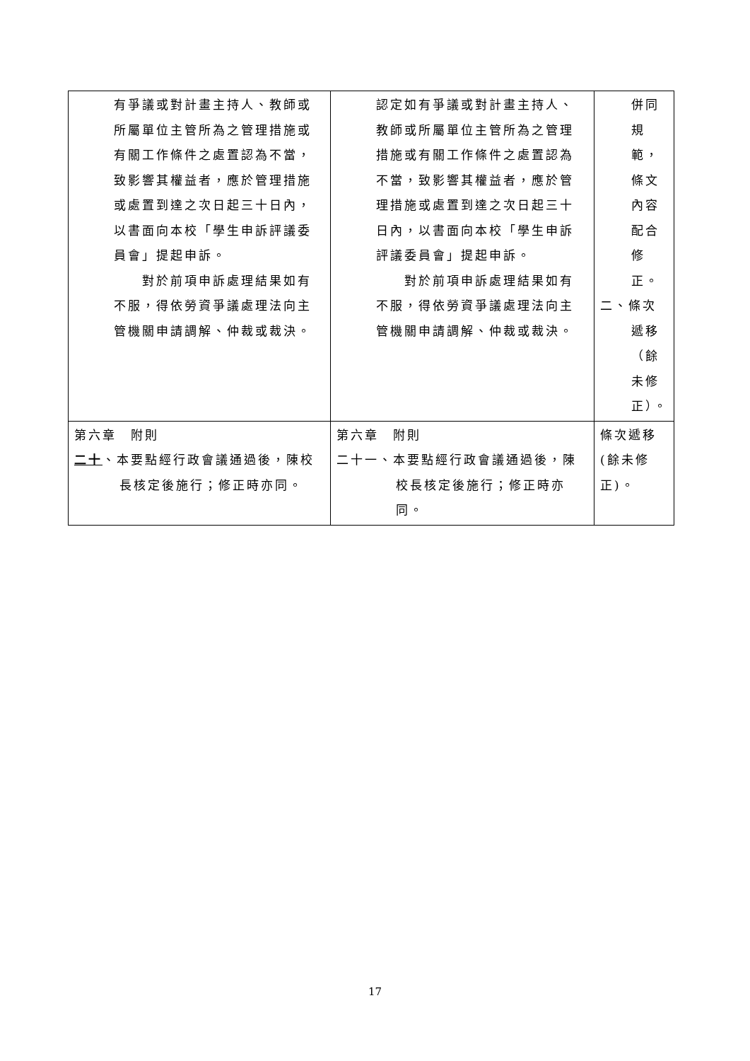| 有爭議或對計畫主持人、教師或所屬單位主管所為之管理措施或有關工作條件之處置認為不當，致影響其權益者，應於管理措施或處置到達之次日起三十日內，以書面向本校「學生申訴評議委員會」提起申訴。 對於前項申訴處理結果如有不服，得依勞資爭議處理法向主管機關申請調解、仲裁或裁決。 | 認定如有爭議或對計畫主持人、教師或所屬單位主管所為之管理措施或有關工作條件之處置認為不當，致影響其權益者，應於管理措施或處置到達之次日起三十日內，以書面向本校「學生申訴評議委員會」提起申訴。 對於前項申訴處理結果如有不服，得依勞資爭議處理法向主管機關申請調解、仲裁或裁決。 | 併同規範，條文內容配合修正。 二、條次遞移（餘未修正）。 |
| 第六章 附則 二十 、本要點經行政會議通過後，陳校長核定後施行；修正時亦同。 | 第六章 附則 二十一、本要點經行政會議通過後，陳校長核定後施行；修正時亦同。 | 條次遞移(餘未修正)。 |
17